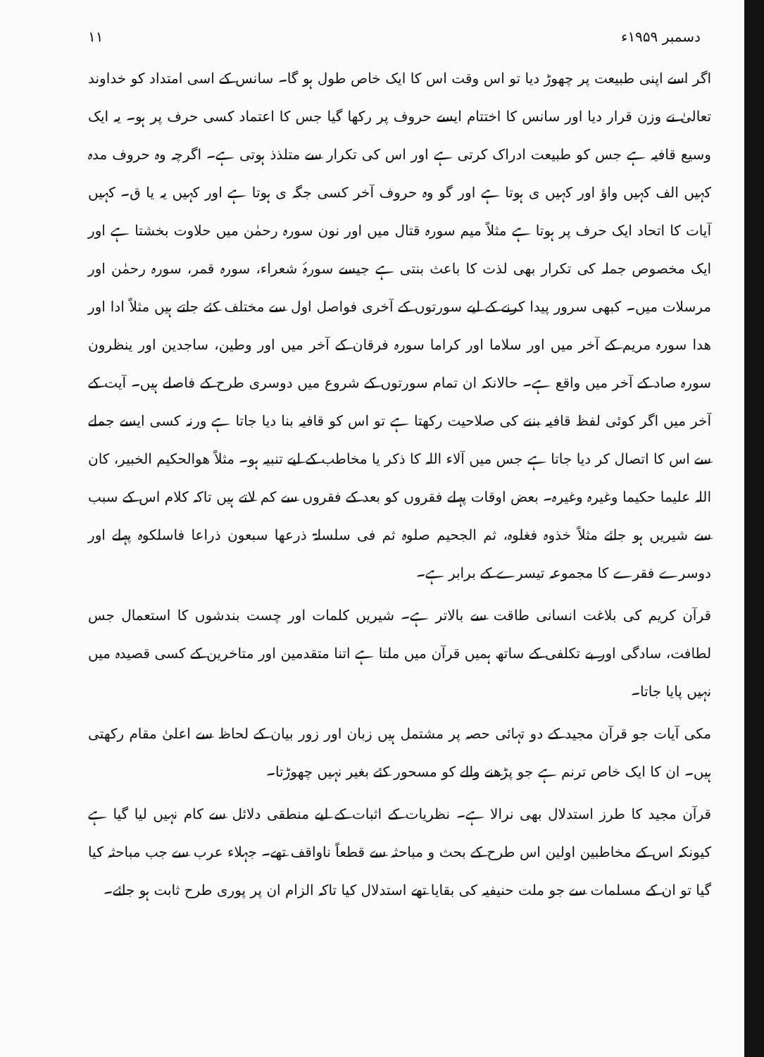۱۱ دسمبر ۱۹۵۹ء
اگر اسے اپنی طبیعت پر چھوڑ دیا تو اس وقت اس کا ایک خاص طول ہو گا۔ سانس کے اسی امتداد کو خداوند تعالیٰ نے وزن قرار دیا اور سانس کا اختتام ایسے حروف پر رکھا گیا جس کا اعتماد کسی حرف پر ہو۔ یہ ایک وسیع قافیہ ہے جس کو طبیعت ادراک کرتی ہے اور اس کی تکرار سے متلذذ ہوتی ہے۔ اگرچہ وہ حروف مدہ کہیں الف کہیں واؤ اور کہیں ی ہوتا ہے اور گو وہ حروف آخر کسی جگہ ی ہوتا ہے اور کہیں یہ یا ق۔ کہیں آیات کا اتحاد ایک حرف پر ہوتا ہے مثلاً میم سورہ قتال میں اور نون سورہ رحمٰن میں حلاوت بخشتا ہے اور ایک مخصوص جملہ کی تکرار بھی لذت کا باعث بنتی ہے جیسے سورۂ شعراء، سورہ قمر، سورہ رحمٰن اور مرسلات میں۔ کبھی سرور پیدا کرنے کے لیے سورتوں کے آخری فواصل اول سے مختلف کئے جاتے ہیں مثلاً ادا اور ھدا سورہ مریم کے آخر میں اور سلاما اور کراما سورہ فرقان کے آخر میں اور وطین، ساجدین اور ینظرون سورہ صاد کے آخر میں واقع ہے۔ حالانکہ ان تمام سورتوں کے شروع میں دوسری طرح کے فاصلے ہیں۔ آیت کے آخر میں اگر کوئی لفظ قافیہ بننے کی صلاحیت رکھتا ہے تو اس کو قافیہ بنا دیا جاتا ہے ورنہ کسی ایسے جملے سے اس کا اتصال کر دیا جاتا ہے جس میں آلاء اللہ کا ذکر یا مخاطب کے لیے تنبیہ ہو۔ مثلاً ھوالحکیم الخبیر، کان اللہ علیما حکیما وغیرہ وغیرہ۔ بعض اوقات پہلے فقروں کو بعد کے فقروں سے کم لاتے ہیں تاکہ کلام اس کے سبب سے شیریں ہو جائے مثلاً خذوہ فغلوہ، ثم الجحیم صلوہ ثم فی سلسلۃ ذرعھا سبعون ذراعا فاسلکوہ پہلے اور دوسرے فقرے کا مجموعہ تیسرے کے برابر ہے۔
قرآن کریم کی بلاغت انسانی طاقت سے بالاتر ہے۔ شیریں کلمات اور چست بندشوں کا استعمال جس لطافت، سادگی اور بے تکلفی کے ساتھ ہمیں قرآن میں ملتا ہے اتنا متقدمین اور متاخرین کے کسی قصیدہ میں نہیں پایا جاتا۔
مکی آیات جو قرآن مجید کے دو تہائی حصہ پر مشتمل ہیں زبان اور زور بیان کے لحاظ سے اعلیٰ مقام رکھتی ہیں۔ ان کا ایک خاص ترنم ہے جو پڑھنے والے کو مسحور کئے بغیر نہیں چھوڑتا۔
قرآن مجید کا طرز استدلال بھی نرالا ہے۔ نظریات کے اثبات کے لیے منطقی دلائل سے کام نہیں لیا گیا ہے کیونکہ اس کے مخاطبین اولین اس طرح کے بحث و مباحثہ سے قطعاً ناواقف تھے۔ جہلاء عرب سے جب مباحثہ کیا گیا تو ان کے مسلمات سے جو ملت حنیفیہ کی بقایا تھے استدلال کیا تاکہ الزام ان پر پوری طرح ثابت ہو جائے۔